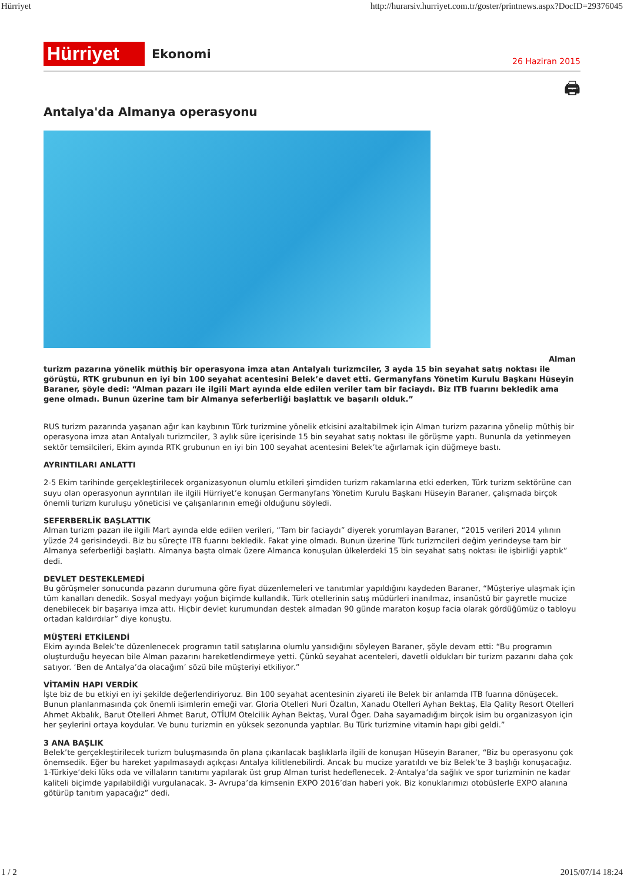Hürriyet http://hurarsiv.hurriyet.com.tr/goster/printnews.aspx?DocID=29376045
Hürriyet
Ekonomi
26 Haziran 2015
🖨
Antalya'da Almanya operasyonu
Alman
turizm pazarına yönelik müthiş bir operasyona imza atan Antalyalı turizmciler, 3 ayda 15 bin seyahat satış noktası ile görüştü, RTK grubunun en iyi bin 100 seyahat acentesini Belek’e davet etti. Germanyfans Yönetim Kurulu Başkanı Hüseyin Baraner, şöyle dedi: “Alman pazarı ile ilgili Mart ayında elde edilen veriler tam bir faciaydı. Biz ITB fuarını bekledik ama gene olmadı. Bunun üzerine tam bir Almanya seferberliği başlattık ve başarılı olduk.”
RUS turizm pazarında yaşanan ağır kan kaybının Türk turizmine yönelik etkisini azaltabilmek için Alman turizm pazarına yönelip müthiş bir operasyona imza atan Antalyalı turizmciler, 3 aylık süre içerisinde 15 bin seyahat satış noktası ile görüşme yaptı. Bununla da yetinmeyen sektör temsilcileri, Ekim ayında RTK grubunun en iyi bin 100 seyahat acentesini Belek’te ağırlamak için düğmeye bastı.
AYRINTILARI ANLATTI
2-5 Ekim tarihinde gerçekleştirilecek organizasyonun olumlu etkileri şimdiden turizm rakamlarına etki ederken, Türk turizm sektörüne can suyu olan operasyonun ayrıntıları ile ilgili Hürriyet’e konuşan Germanyfans Yönetim Kurulu Başkanı Hüseyin Baraner, çalışmada birçok önemli turizm kuruluşu yöneticisi ve çalışanlarının emeği olduğunu söyledi.
SEFERBERLİK BAŞLATTIK
Alman turizm pazarı ile ilgili Mart ayında elde edilen verileri, “Tam bir faciaydı” diyerek yorumlayan Baraner, “2015 verileri 2014 yılının yüzde 24 gerisindeydi. Biz bu süreçte ITB fuarını bekledik. Fakat yine olmadı. Bunun üzerine Türk turizmcileri değim yerindeyse tam bir Almanya seferberliği başlattı. Almanya başta olmak üzere Almanca konuşulan ülkelerdeki 15 bin seyahat satış noktası ile işbirliği yaptık” dedi.
DEVLET DESTEKLEMEDİ
Bu görüşmeler sonucunda pazarın durumuna göre fiyat düzenlemeleri ve tanıtımlar yapıldığını kaydeden Baraner, “Müşteriye ulaşmak için tüm kanalları denedik. Sosyal medyayı yoğun biçimde kullandık. Türk otellerinin satış müdürleri inanılmaz, insanüstü bir gayretle mucize denebilecek bir başarıya imza attı. Hiçbir devlet kurumundan destek almadan 90 günde maraton koşup facia olarak gördüğümüz o tabloyu ortadan kaldırdılar” diye konuştu.
MÜŞTERİ ETKİLENDİ
Ekim ayında Belek’te düzenlenecek programın tatil satışlarına olumlu yansıdığını söyleyen Baraner, şöyle devam etti: “Bu programın oluşturduğu heyecan bile Alman pazarını hareketlendirmeye yetti. Çünkü seyahat acenteleri, davetli oldukları bir turizm pazarını daha çok satıyor. ‘Ben de Antalya’da olacağım’ sözü bile müşteriyi etkiliyor.”
VİTAMİN HAPI VERDİK
İşte biz de bu etkiyi en iyi şekilde değerlendiriyoruz. Bin 100 seyahat acentesinin ziyareti ile Belek bir anlamda ITB fuarına dönüşecek. Bunun planlanmasında çok önemli isimlerin emeği var. Gloria Otelleri Nuri Özaltın, Xanadu Otelleri Ayhan Bektaş, Ela Qality Resort Otelleri Ahmet Akbalık, Barut Otelleri Ahmet Barut, OTİUM Otelcilik Ayhan Bektaş, Vural Öger. Daha sayamadığım birçok isim bu organizasyon için her şeylerini ortaya koydular. Ve bunu turizmin en yüksek sezonunda yaptılar. Bu Türk turizmine vitamin hapı gibi geldi.”
3 ANA BAŞLIK
Belek’te gerçekleştirilecek turizm buluşmasında ön plana çıkarılacak başlıklarla ilgili de konuşan Hüseyin Baraner, “Biz bu operasyonu çok önemsedik. Eğer bu hareket yapılmasaydı açıkçası Antalya kilitlenebilirdi. Ancak bu mucize yaratıldı ve biz Belek’te 3 başlığı konuşacağız. 1-Türkiye’deki lüks oda ve villaların tanıtımı yapılarak üst grup Alman turist hedeflenecek. 2-Antalya’da sağlık ve spor turizminin ne kadar kaliteli biçimde yapılabildiği vurgulanacak. 3- Avrupa’da kimsenin EXPO 2016’dan haberi yok. Biz konuklarımızı otobüslerle EXPO alanına götürüp tanıtım yapacağız” dedi.
1 / 2 2015/07/14 18:24